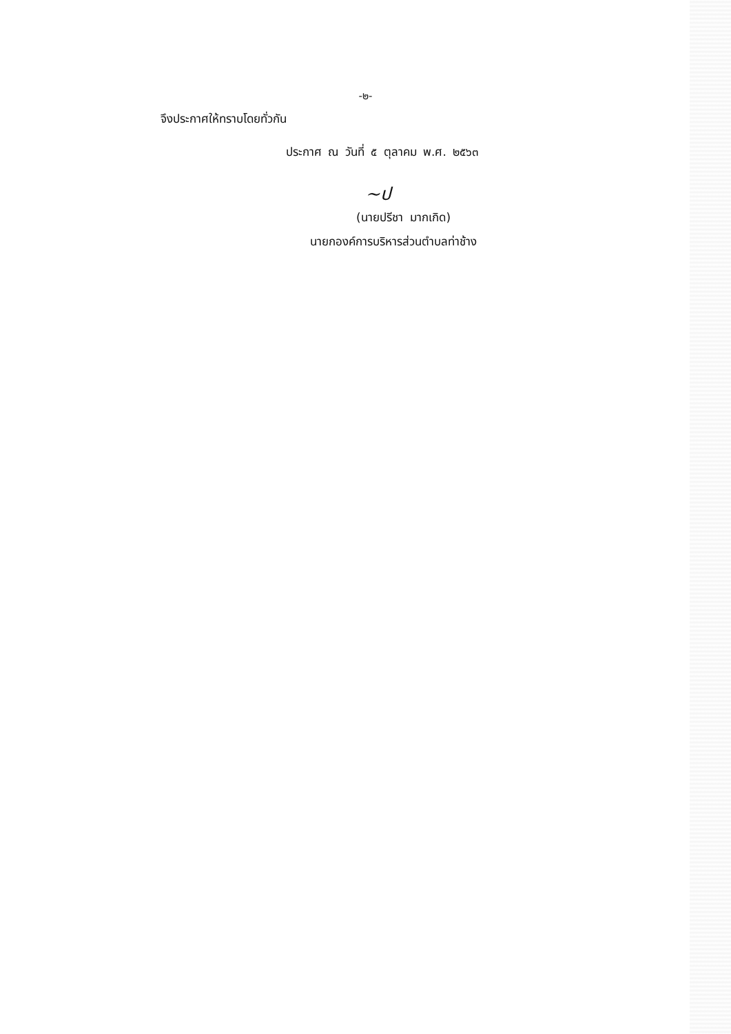-๒-
จึงประกาศให้ทราบโดยทั่วกัน
ประกาศ ณ วันที่ ๕ ตุลาคม พ.ศ. ๒๕๖๓
~ป
(นายปรีชา มากเกิด)
นายกองค์การบริหารส่วนตำบลท่าช้าง